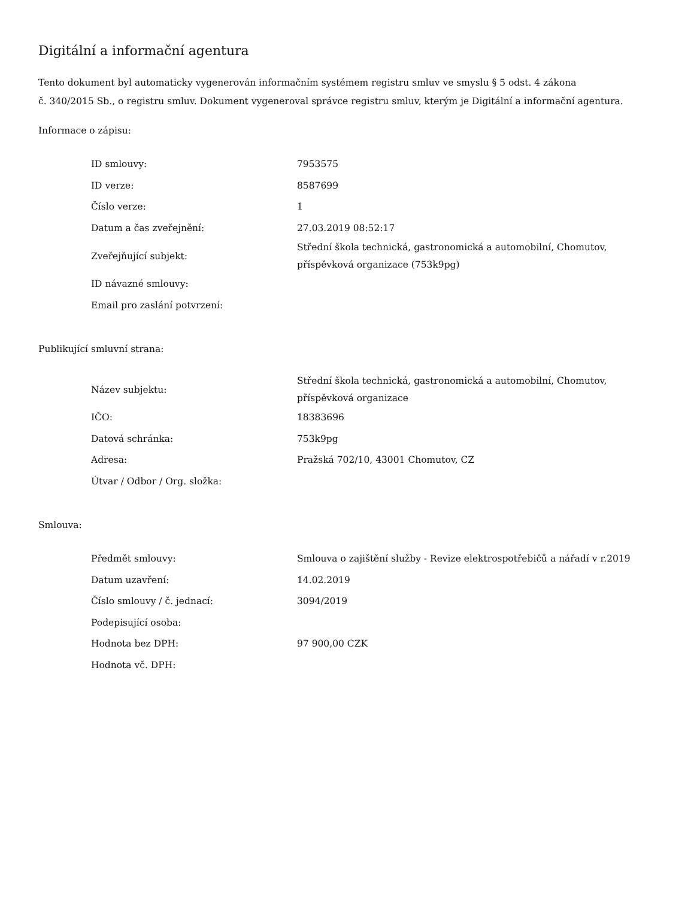Digitální a informační agentura
Tento dokument byl automaticky vygenerován informačním systémem registru smluv ve smyslu § 5 odst. 4 zákona
č. 340/2015 Sb., o registru smluv. Dokument vygeneroval správce registru smluv, kterým je Digitální a informační agentura.
Informace o zápisu:
| ID smlouvy: | 7953575 |
| ID verze: | 8587699 |
| Číslo verze: | 1 |
| Datum a čas zveřejnění: | 27.03.2019 08:52:17 |
| Zveřejňující subjekt: | Střední škola technická, gastronomická a automobilní, Chomutov, příspěvková organizace (753k9pg) |
| ID návazné smlouvy: | |
| Email pro zaslání potvrzení: | |
Publikující smluvní strana:
| Název subjektu: | Střední škola technická, gastronomická a automobilní, Chomutov, příspěvková organizace |
| IČO: | 18383696 |
| Datová schránka: | 753k9pg |
| Adresa: | Pražská 702/10, 43001 Chomutov, CZ |
| Útvar / Odbor / Org. složka: | |
Smlouva:
| Předmět smlouvy: | Smlouva o zajištění služby - Revize elektrospotřebičů a nářadí v r.2019 |
| Datum uzavření: | 14.02.2019 |
| Číslo smlouvy / č. jednací: | 3094/2019 |
| Podepisující osoba: | |
| Hodnota bez DPH: | 97 900,00 CZK |
| Hodnota vč. DPH: | |